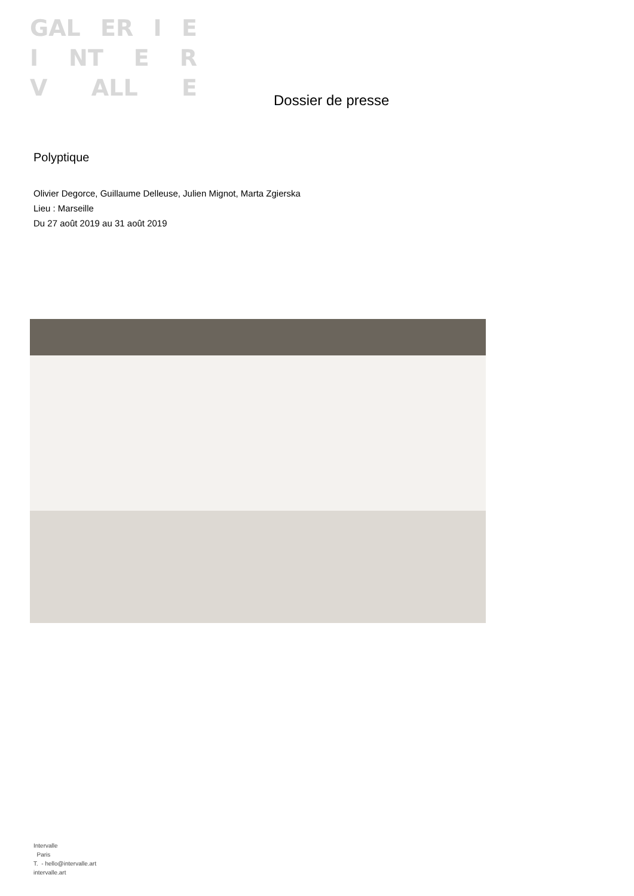GAL ER I E
I NT E R
V ALL E
Dossier de presse
Polyptique
Olivier Degorce, Guillaume Delleuse, Julien Mignot, Marta Zgierska
Lieu : Marseille
Du 27 août 2019 au 31 août 2019
Intervalle
Paris
T. - hello@intervalle.art
intervalle.art